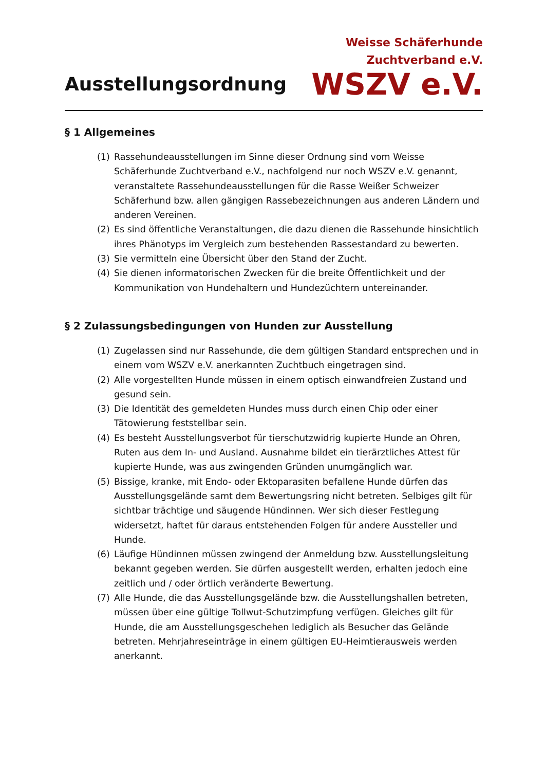Ausstellungsordnung
Weisse Schäferhunde
Zuchtverband e.V.
WSZV e.V.
§ 1 Allgemeines
(1) Rassehundeausstellungen im Sinne dieser Ordnung sind vom Weisse Schäferhunde Zuchtverband e.V., nachfolgend nur noch WSZV e.V. genannt, veranstaltete Rassehundeausstellungen für die Rasse Weißer Schweizer Schäferhund bzw. allen gängigen Rassebezeichnungen aus anderen Ländern und anderen Vereinen.
(2) Es sind öffentliche Veranstaltungen, die dazu dienen die Rassehunde hinsichtlich ihres Phänotyps im Vergleich zum bestehenden Rassestandard zu bewerten.
(3) Sie vermitteln eine Übersicht über den Stand der Zucht.
(4) Sie dienen informatorischen Zwecken für die breite Öffentlichkeit und der Kommunikation von Hundehaltern und Hundezüchtern untereinander.
§ 2 Zulassungsbedingungen von Hunden zur Ausstellung
(1) Zugelassen sind nur Rassehunde, die dem gültigen Standard entsprechen und in einem vom WSZV e.V. anerkannten Zuchtbuch eingetragen sind.
(2) Alle vorgestellten Hunde müssen in einem optisch einwandfreien Zustand und gesund sein.
(3) Die Identität des gemeldeten Hundes muss durch einen Chip oder einer Tätowierung feststellbar sein.
(4) Es besteht Ausstellungsverbot für tierschutzwidrig kupierte Hunde an Ohren, Ruten aus dem In- und Ausland. Ausnahme bildet ein tierärztliches Attest für kupierte Hunde, was aus zwingenden Gründen unumgänglich war.
(5) Bissige, kranke, mit Endo- oder Ektoparasiten befallene Hunde dürfen das Ausstellungsgelände samt dem Bewertungsring nicht betreten. Selbiges gilt für sichtbar trächtige und säugende Hündinnen. Wer sich dieser Festlegung widersetzt, haftet für daraus entstehenden Folgen für andere Aussteller und Hunde.
(6) Läufige Hündinnen müssen zwingend der Anmeldung bzw. Ausstellungsleitung bekannt gegeben werden. Sie dürfen ausgestellt werden, erhalten jedoch eine zeitlich und / oder örtlich veränderte Bewertung.
(7) Alle Hunde, die das Ausstellungsgelände bzw. die Ausstellungshallen betreten, müssen über eine gültige Tollwut-Schutzimpfung verfügen. Gleiches gilt für Hunde, die am Ausstellungsgeschehen lediglich als Besucher das Gelände betreten. Mehrjahreseinträge in einem gültigen EU-Heimtierausweis werden anerkannt.